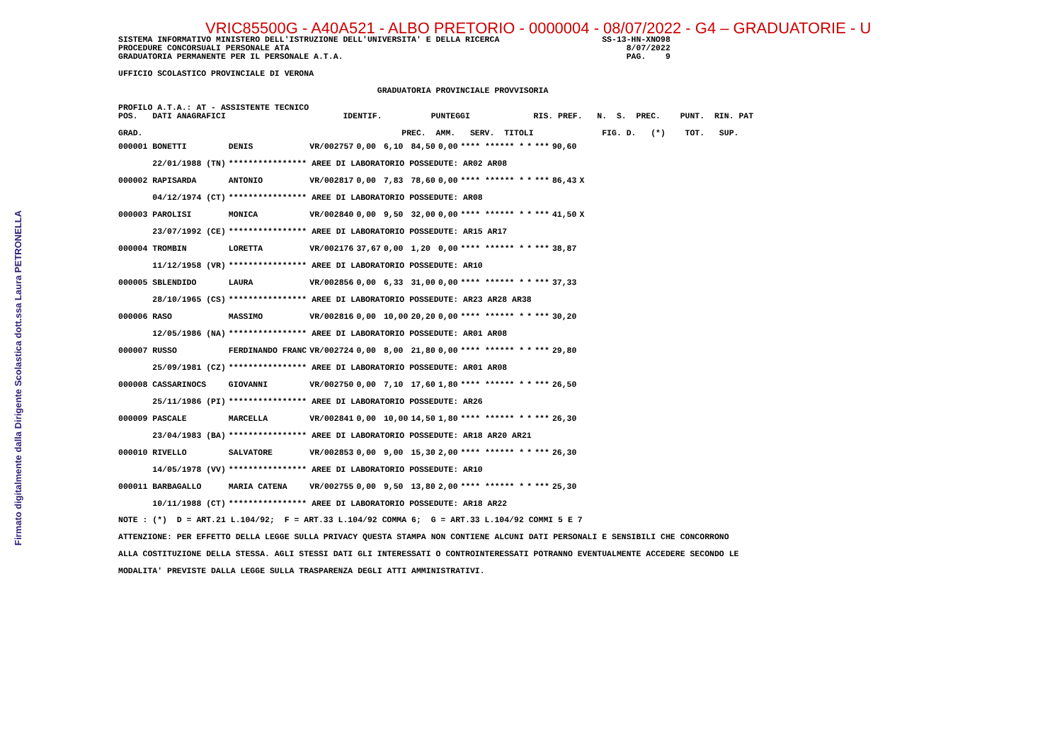Firmato digitalmente dalla Dirigente Scolastica dott.ssa Laura PETRONELLA
VRIC85500G - A40A521 - ALBO PRETORIO - 0000004 - 08/07/2022 - G4 – GRADUATORIE - U
SISTEMA INFORMATIVO MINISTERO DELL'ISTRUZIONE DELL'UNIVERSITA' E DELLA RICERCA                     SS-13-HN-XNO98
PROCEDURE CONCORSUALI PERSONALE ATA                                                                     8/07/2022
GRADUATORIA PERMANENTE PER IL PERSONALE A.T.A.                                                          PAG.    9

UFFICIO SCOLASTICO PROVINCIALE DI VERONA

                                                     GRADUATORIA PROVINCIALE PROVVISORIA

PROFILO A.T.A.: AT - ASSISTENTE TECNICO
POS.   DATI ANAGRAFICI                        IDENTIF.          PUNTEGGI             RIS. PREF.   N.  S.  PREC.    PUNT.  RIN. PAT

GRAD.                                                     PREC.  AMM.   SERV.  TITOLI              FIG. D.   (*)    TOT.   SUP.
| 000001 BONETTI | DENIS | VR/002757 | 0,00 | 6,10 | 84,50 | 0,00 | **** ****** * | * | *** | 90,60 | |
| 22/01/1988 (TN) | **************** AREE DI LABORATORIO POSSEDUTE: AR02 AR08 | | | | | | | | | | |
| 000002 RAPISARDA | ANTONIO | VR/002817 | 0,00 | 7,83 | 78,60 | 0,00 | **** ****** * | * | *** | 86,43 | X |
| 04/12/1974 (CT) | **************** AREE DI LABORATORIO POSSEDUTE: AR08 | | | | | | | | | | |
| 000003 PAROLISI | MONICA | VR/002840 | 0,00 | 9,50 | 32,00 | 0,00 | **** ****** * | * | *** | 41,50 | X |
| 23/07/1992 (CE) | **************** AREE DI LABORATORIO POSSEDUTE: AR15 AR17 | | | | | | | | | | |
| 000004 TROMBIN | LORETTA | VR/002176 | 37,67 | 0,00 | 1,20 | 0,00 | **** ****** * | * | *** | 38,87 | |
| 11/12/1958 (VR) | **************** AREE DI LABORATORIO POSSEDUTE: AR10 | | | | | | | | | | |
| 000005 SBLENDIDO | LAURA | VR/002856 | 0,00 | 6,33 | 31,00 | 0,00 | **** ****** * | * | *** | 37,33 | |
| 28/10/1965 (CS) | **************** AREE DI LABORATORIO POSSEDUTE: AR23 AR28 AR38 | | | | | | | | | | |
| 000006 RASO | MASSIMO | VR/002816 | 0,00 | 10,00 | 20,20 | 0,00 | **** ****** * | * | *** | 30,20 | |
| 12/05/1986 (NA) | **************** AREE DI LABORATORIO POSSEDUTE: AR01 AR08 | | | | | | | | | | |
| 000007 RUSSO | FERDINANDO FRANC | VR/002724 | 0,00 | 8,00 | 21,80 | 0,00 | **** ****** * | * | *** | 29,80 | |
| 25/09/1981 (CZ) | **************** AREE DI LABORATORIO POSSEDUTE: AR01 AR08 | | | | | | | | | | |
| 000008 CASSARINOCS | GIOVANNI | VR/002750 | 0,00 | 7,10 | 17,60 | 1,80 | **** ****** * | * | *** | 26,50 | |
| 25/11/1986 (PI) | **************** AREE DI LABORATORIO POSSEDUTE: AR26 | | | | | | | | | | |
| 000009 PASCALE | MARCELLA | VR/002841 | 0,00 | 10,00 | 14,50 | 1,80 | **** ****** * | * | *** | 26,30 | |
| 23/04/1983 (BA) | **************** AREE DI LABORATORIO POSSEDUTE: AR18 AR20 AR21 | | | | | | | | | | |
| 000010 RIVELLO | SALVATORE | VR/002853 | 0,00 | 9,00 | 15,30 | 2,00 | **** ****** * | * | *** | 26,30 | |
| 14/05/1978 (VV) | **************** AREE DI LABORATORIO POSSEDUTE: AR10 | | | | | | | | | | |
| 000011 BARBAGALLO | MARIA CATENA | VR/002755 | 0,00 | 9,50 | 13,80 | 2,00 | **** ****** * | * | *** | 25,30 | |
| 10/11/1988 (CT) | **************** AREE DI LABORATORIO POSSEDUTE: AR18 AR22 | | | | | | | | | | |
NOTE : (*)  D = ART.21 L.104/92;  F = ART.33 L.104/92 COMMA 6;  G = ART.33 L.104/92 COMMI 5 E 7
ATTENZIONE: PER EFFETTO DELLA LEGGE SULLA PRIVACY QUESTA STAMPA NON CONTIENE ALCUNI DATI PERSONALI E SENSIBILI CHE CONCORRONO
ALLA COSTITUZIONE DELLA STESSA. AGLI STESSI DATI GLI INTERESSATI O CONTROINTERESSATI POTRANNO EVENTUALMENTE ACCEDERE SECONDO LE
MODALITA' PREVISTE DALLA LEGGE SULLA TRASPARENZA DEGLI ATTI AMMINISTRATIVI.